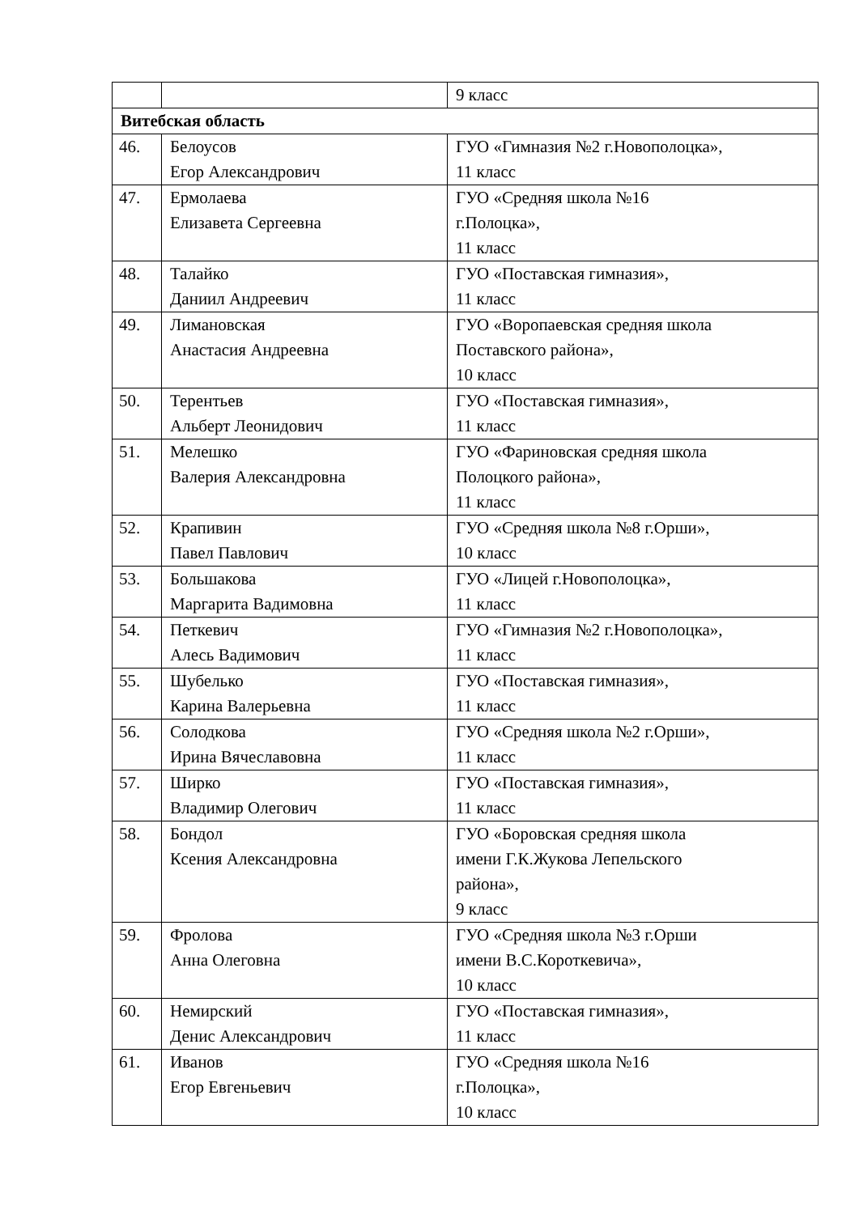| | | 9 класс |
| Витебская область | | |
| 46. | Белоусов Егор Александрович | ГУО «Гимназия №2 г.Новополоцка», 11 класс |
| 47. | Ермолаева Елизавета Сергеевна | ГУО «Средняя школа №16 г.Полоцка», 11 класс |
| 48. | Талайко Даниил Андреевич | ГУО «Поставская гимназия», 11 класс |
| 49. | Лимановская Анастасия Андреевна | ГУО «Воропаевская средняя школа Поставского района», 10 класс |
| 50. | Терентьев Альберт Леонидович | ГУО «Поставская гимназия», 11 класс |
| 51. | Мелешко Валерия Александровна | ГУО «Фариновская средняя школа Полоцкого района», 11 класс |
| 52. | Крапивин Павел Павлович | ГУО «Средняя школа №8 г.Орши», 10 класс |
| 53. | Большакова Маргарита Вадимовна | ГУО «Лицей г.Новополоцка», 11 класс |
| 54. | Петкевич Алесь Вадимович | ГУО «Гимназия №2 г.Новополоцка», 11 класс |
| 55. | Шубелько Карина Валерьевна | ГУО «Поставская гимназия», 11 класс |
| 56. | Солодкова Ирина Вячеславовна | ГУО «Средняя школа №2 г.Орши», 11 класс |
| 57. | Ширко Владимир Олегович | ГУО «Поставская гимназия», 11 класс |
| 58. | Бондол Ксения Александровна | ГУО «Боровская средняя школа имени Г.К.Жукова Лепельского района», 9 класс |
| 59. | Фролова Анна Олеговна | ГУО «Средняя школа №3 г.Орши имени В.С.Короткевича», 10 класс |
| 60. | Немирский Денис Александрович | ГУО «Поставская гимназия», 11 класс |
| 61. | Иванов Егор Евгеньевич | ГУО «Средняя школа №16 г.Полоцка», 10 класс |